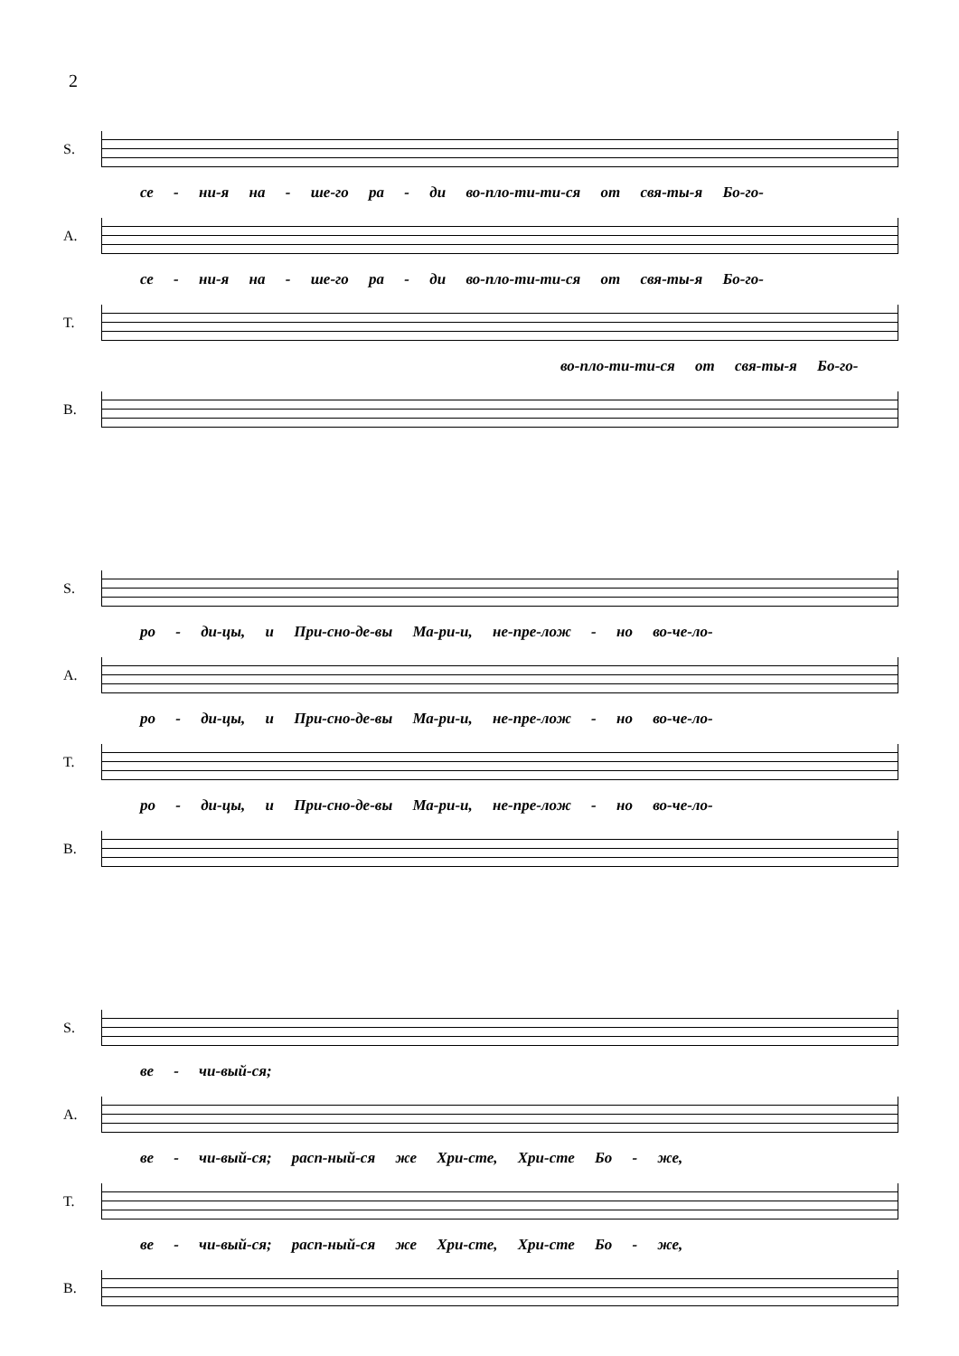2
S.
се - ни-я на - ше-го ра - ди во-пло-ти-ти-ся от свя-ты-я Бо-го-
A.
се - ни-я на - ше-го ра - ди во-пло-ти-ти-ся от свя-ты-я Бо-го-
T.
во-пло-ти-ти-ся от свя-ты-я Бо-го-
B.
S.
ро - ди-цы, и При-сно-де-вы Ма-ри-и, не-пре-лож - но во-че-ло-
A.
ро - ди-цы, и При-сно-де-вы Ма-ри-и, не-пре-лож - но во-че-ло-
T.
ро - ди-цы, и При-сно-де-вы Ма-ри-и, не-пре-лож - но во-че-ло-
B.
S.
ве - чи-вый-ся;
A.
ве - чи-вый-ся; расп-ный-ся же Хри-сте, Хри-сте Бо - же,
T.
ве - чи-вый-ся; расп-ный-ся же Хри-сте, Хри-сте Бо - же,
B.